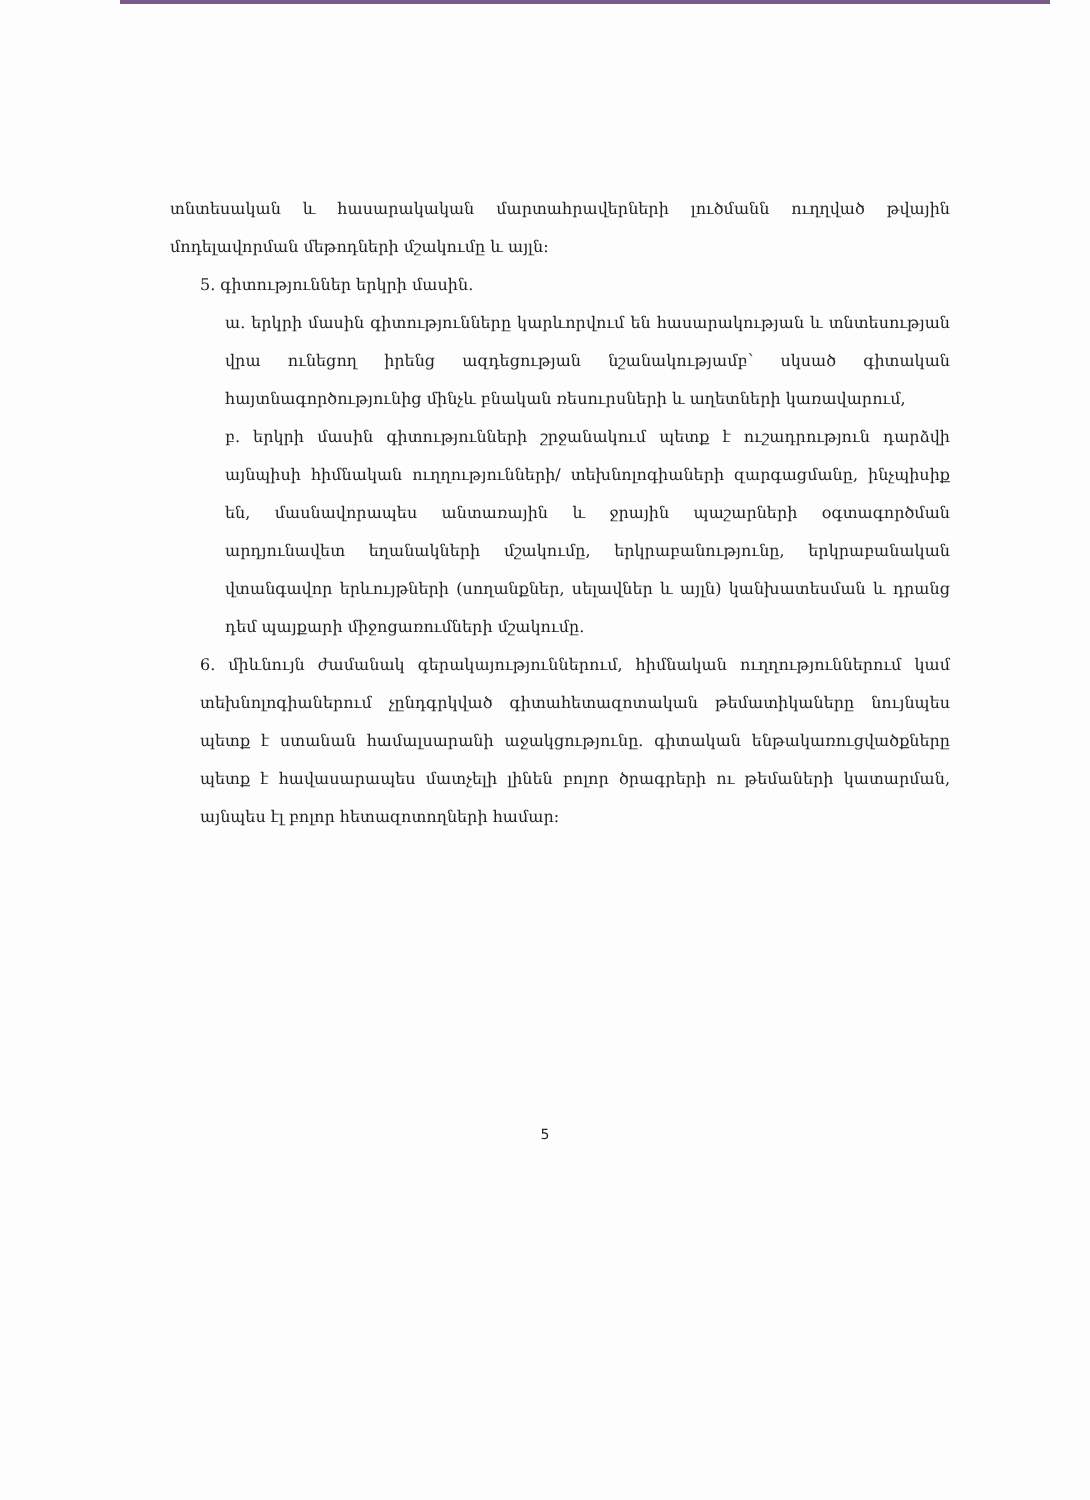տնտեսական և հասարակական մարտահրավերների լուծմանն ուղղված թվային մոդելավորման մեթոդների մշակումը և այլն:
5. գիտություններ երկրի մասին.
ա. երկրի մասին գիտությունները կարևորվում են հասարակության և տնտեսության վրա ունեցող իրենց ազդեցության նշանակությամբ՝ սկսած գիտական հայտնագործությունից մինչև բնական ռեսուրսների և աղետների կառավարում,
բ. երկրի մասին գիտությունների շրջանակում պետք է ուշադրություն դարձվի այնպիսի հիմնական ուղղությունների/ տեխնոլոգիաների զարգացմանը, ինչպիսիք են, մասնավորապես անտառային և ջրային պաշարների օգտագործման արդյունավետ եղանակների մշակումը, երկրաբանությունը, երկրաբանական վտանգավոր երևույթների (սողանքներ, սելավներ և այլն) կանխատեսման և դրանց դեմ պայքարի միջոցառումների մշակումը.
6. միևնույն ժամանակ գերակայություններում, հիմնական ուղղություններում կամ տեխնոլոգիաներում չընդգրկված գիտահետազոտական թեմատիկաները նույնպես պետք է ստանան համալսարանի աջակցությունը. գիտական ենթակառուցվածքները պետք է հավասարապես մատչելի լինեն բոլոր ծրագրերի ու թեմաների կատարման, այնպես էլ բոլոր հետազոտողների համար:
5